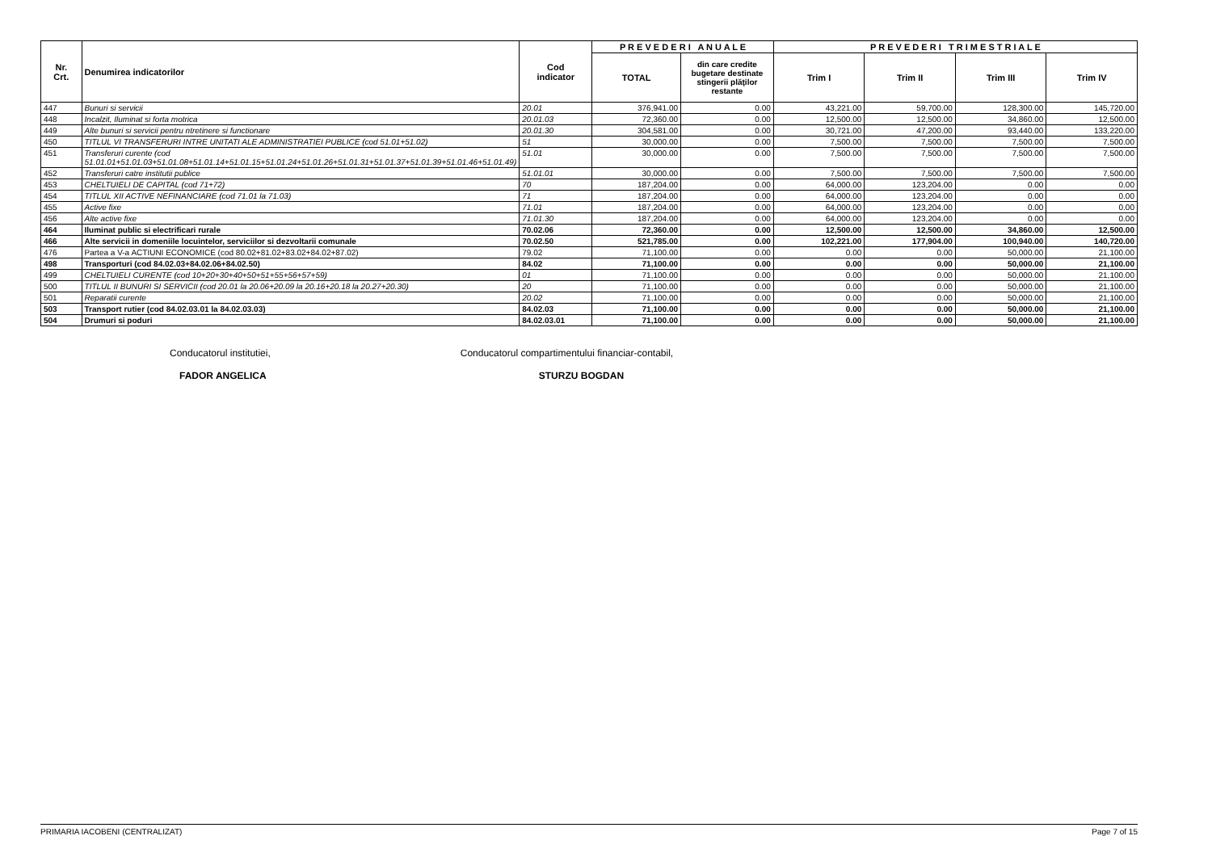| Nr. Crt. | Denumirea indicatorilor | Cod indicator | P R E V E D E R I A N U A L E | | P R E V E D E R I T R I M E S T R I A L E | | | |
| --- | --- | --- | --- | --- | --- | --- | --- | --- |
| | | | TOTAL | din care credite bugetare destinate stingerii plăţilor restante | Trim I | Trim II | Trim III | Trim IV |
| 447 | Bunuri si servicii | 20.01 | 376,941.00 | 0.00 | 43,221.00 | 59,700.00 | 128,300.00 | 145,720.00 |
| 448 | Incalzit, Iluminat si forta motrica | 20.01.03 | 72,360.00 | 0.00 | 12,500.00 | 12,500.00 | 34,860.00 | 12,500.00 |
| 449 | Alte bunuri si servicii pentru ntretinere si functionare | 20.01.30 | 304,581.00 | 0.00 | 30,721.00 | 47,200.00 | 93,440.00 | 133,220.00 |
| 450 | TITLUL VI TRANSFERURI INTRE UNITATI ALE ADMINISTRATIEI PUBLICE (cod 51.01+51.02) | 51 | 30,000.00 | 0.00 | 7,500.00 | 7,500.00 | 7,500.00 | 7,500.00 |
| 451 | Transferuri curente (cod 51.01.01+51.01.03+51.01.08+51.01.14+51.01.15+51.01.24+51.01.26+51.01.31+51.01.37+51.01.39+51.01.46+51.01.49) | 51.01 | 30,000.00 | 0.00 | 7,500.00 | 7,500.00 | 7,500.00 | 7,500.00 |
| 452 | Transferuri catre institutii publice | 51.01.01 | 30,000.00 | 0.00 | 7,500.00 | 7,500.00 | 7,500.00 | 7,500.00 |
| 453 | CHELTUIELI DE CAPITAL (cod 71+72) | 70 | 187,204.00 | 0.00 | 64,000.00 | 123,204.00 | 0.00 | 0.00 |
| 454 | TITLUL XII ACTIVE NEFINANCIARE (cod 71.01 la 71.03) | 71 | 187,204.00 | 0.00 | 64,000.00 | 123,204.00 | 0.00 | 0.00 |
| 455 | Active fixe | 71.01 | 187,204.00 | 0.00 | 64,000.00 | 123,204.00 | 0.00 | 0.00 |
| 456 | Alte active fixe | 71.01.30 | 187,204.00 | 0.00 | 64,000.00 | 123,204.00 | 0.00 | 0.00 |
| 464 | Iluminat public si electrificari rurale | 70.02.06 | 72,360.00 | 0.00 | 12,500.00 | 12,500.00 | 34,860.00 | 12,500.00 |
| 466 | Alte servicii in domeniile locuintelor, serviciilor si dezvoltarii comunale | 70.02.50 | 521,785.00 | 0.00 | 102,221.00 | 177,904.00 | 100,940.00 | 140,720.00 |
| 476 | Partea a V-a ACTIUNI ECONOMICE (cod 80.02+81.02+83.02+84.02+87.02) | 79.02 | 71,100.00 | 0.00 | 0.00 | 0.00 | 50,000.00 | 21,100.00 |
| 498 | Transporturi (cod 84.02.03+84.02.06+84.02.50) | 84.02 | 71,100.00 | 0.00 | 0.00 | 0.00 | 50,000.00 | 21,100.00 |
| 499 | CHELTUIELI CURENTE (cod 10+20+30+40+50+51+55+56+57+59) | 01 | 71,100.00 | 0.00 | 0.00 | 0.00 | 50,000.00 | 21,100.00 |
| 500 | TITLUL II BUNURI SI SERVICII (cod 20.01 la 20.06+20.09 la 20.16+20.18 la 20.27+20.30) | 20 | 71,100.00 | 0.00 | 0.00 | 0.00 | 50,000.00 | 21,100.00 |
| 501 | Reparatii curente | 20.02 | 71,100.00 | 0.00 | 0.00 | 0.00 | 50,000.00 | 21,100.00 |
| 503 | Transport rutier (cod 84.02.03.01 la 84.02.03.03) | 84.02.03 | 71,100.00 | 0.00 | 0.00 | 0.00 | 50,000.00 | 21,100.00 |
| 504 | Drumuri si poduri | 84.02.03.01 | 71,100.00 | 0.00 | 0.00 | 0.00 | 50,000.00 | 21,100.00 |
Conducatorul institutiei,
FADOR ANGELICA
Conducatorul compartimentului financiar-contabil,
STURZU BOGDAN
PRIMARIA IACOBENI (CENTRALIZAT) Page 7 of 15